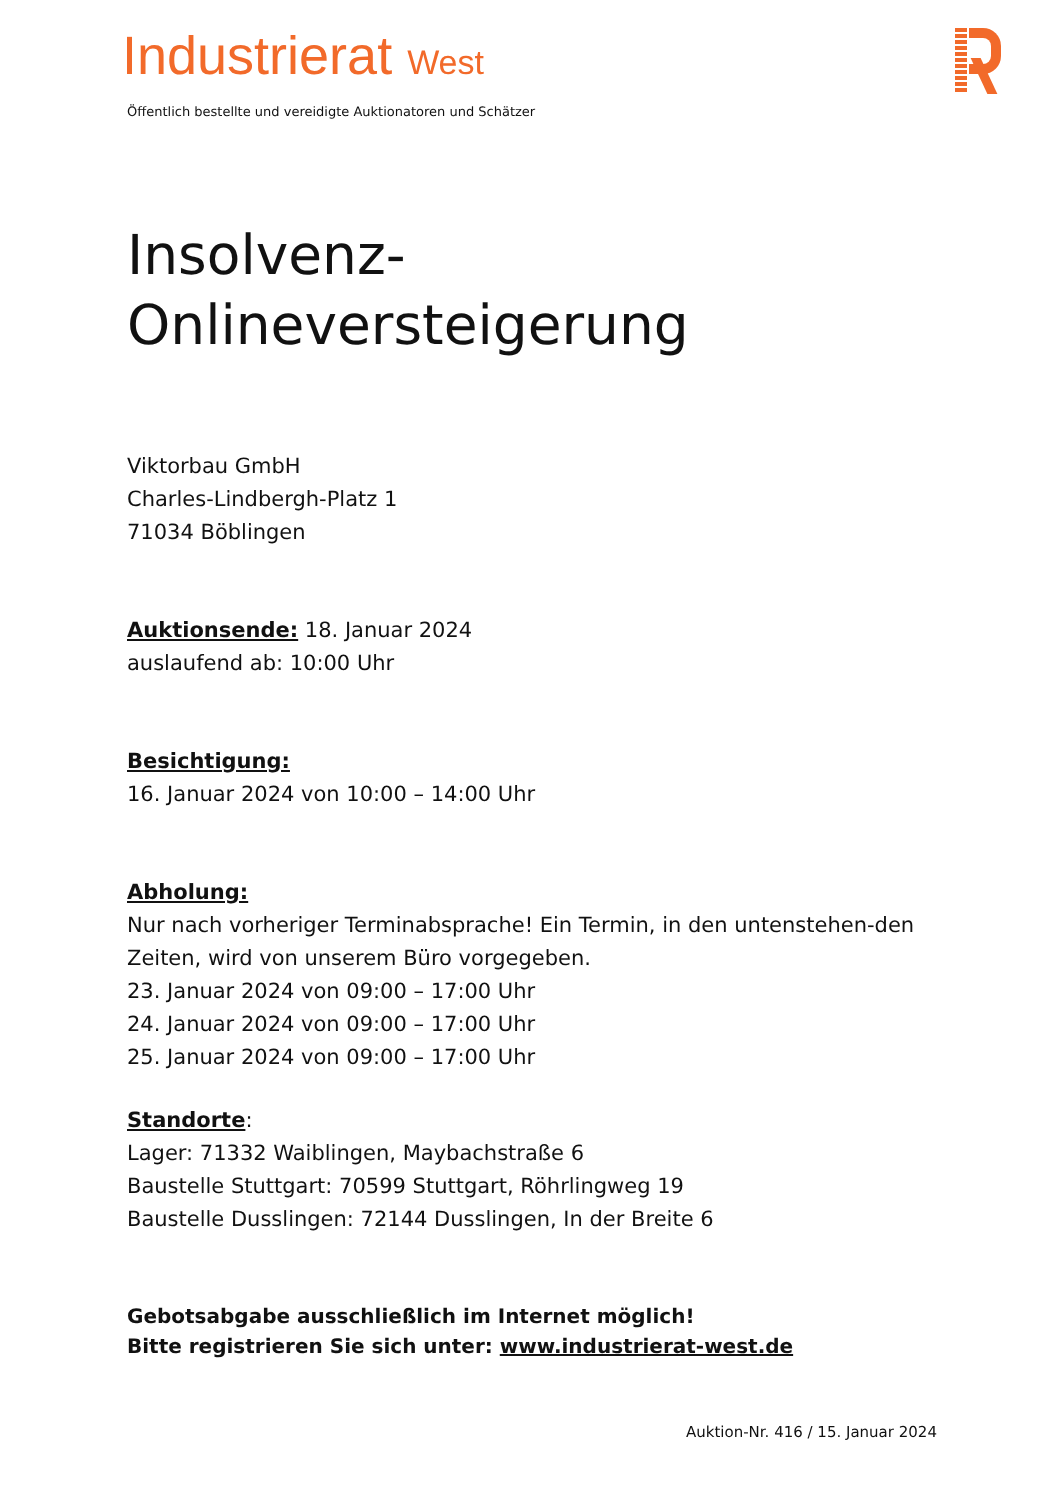Industrierat West
Öffentlich bestellte und vereidigte Auktionatoren und Schätzer
Insolvenz-Onlineversteigerung
Viktorbau GmbH
Charles-Lindbergh-Platz 1
71034 Böblingen
Auktionsende: 18. Januar 2024
auslaufend ab: 10:00 Uhr
Besichtigung:
16. Januar 2024 von 10:00 – 14:00 Uhr
Abholung:
Nur nach vorheriger Terminabsprache! Ein Termin, in den untenstehen-den Zeiten, wird von unserem Büro vorgegeben.
23. Januar 2024 von 09:00 – 17:00 Uhr
24. Januar 2024 von 09:00 – 17:00 Uhr
25. Januar 2024 von 09:00 – 17:00 Uhr
Standorte:
Lager: 71332 Waiblingen, Maybachstraße 6
Baustelle Stuttgart: 70599 Stuttgart, Röhrlingweg 19
Baustelle Dusslingen: 72144 Dusslingen, In der Breite 6
Gebotsabgabe ausschließlich im Internet möglich!
Bitte registrieren Sie sich unter: www.industrierat-west.de
Auktion-Nr. 416 / 15. Januar 2024